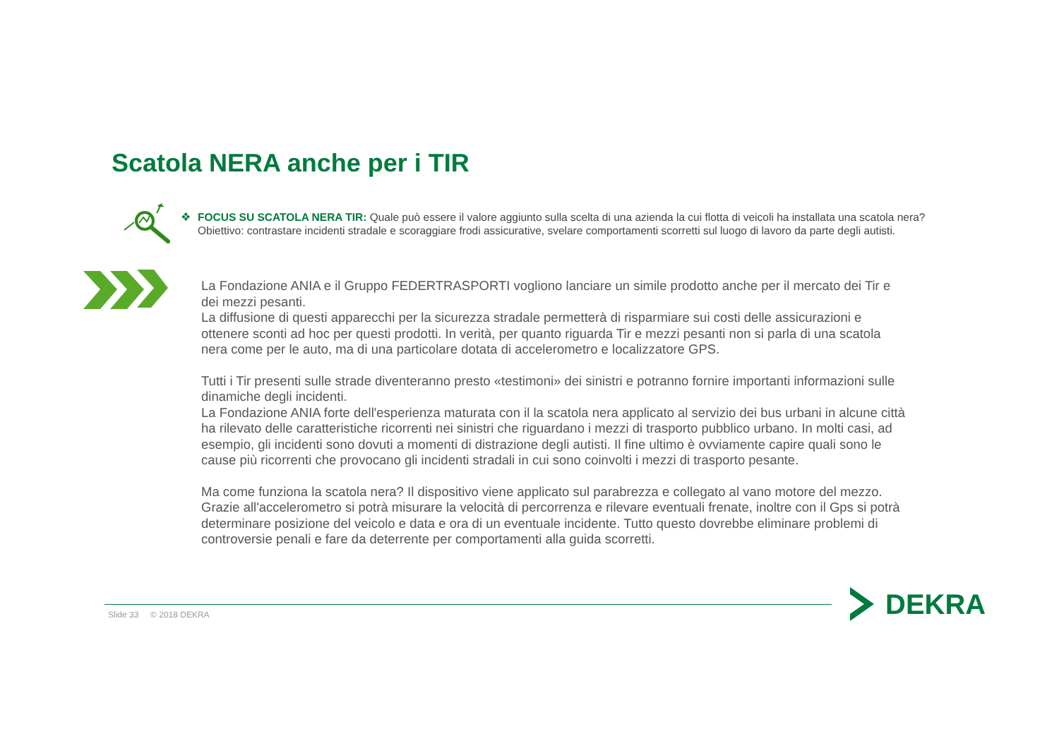Scatola NERA anche per i TIR
❖ FOCUS SU SCATOLA NERA TIR: Quale può essere il valore aggiunto sulla scelta di una azienda la cui flotta di veicoli ha installata una scatola nera? Obiettivo: contrastare incidenti stradale e scoraggiare frodi assicurative, svelare comportamenti scorretti sul luogo di lavoro da parte degli autisti.
La Fondazione ANIA e il Gruppo FEDERTRASPORTI vogliono lanciare un simile prodotto anche per il mercato dei Tir e dei mezzi pesanti.
La diffusione di questi apparecchi per la sicurezza stradale permetterà di risparmiare sui costi delle assicurazioni e ottenere sconti ad hoc per questi prodotti. In verità, per quanto riguarda Tir e mezzi pesanti non si parla di una scatola nera come per le auto, ma di una particolare dotata di accelerometro e localizzatore GPS.
Tutti i Tir presenti sulle strade diventeranno presto «testimoni» dei sinistri e potranno fornire importanti informazioni sulle dinamiche degli incidenti.
La Fondazione ANIA forte dell'esperienza maturata con il la scatola nera applicato al servizio dei bus urbani in alcune città ha rilevato delle caratteristiche ricorrenti nei sinistri che riguardano i mezzi di trasporto pubblico urbano. In molti casi, ad esempio, gli incidenti sono dovuti a momenti di distrazione degli autisti. Il fine ultimo è ovviamente capire quali sono le cause più ricorrenti che provocano gli incidenti stradali in cui sono coinvolti i mezzi di trasporto pesante.
Ma come funziona la scatola nera? Il dispositivo viene applicato sul parabrezza e collegato al vano motore del mezzo. Grazie all'accelerometro si potrà misurare la velocità di percorrenza e rilevare eventuali frenate, inoltre con il Gps si potrà determinare posizione del veicolo e data e ora di un eventuale incidente. Tutto questo dovrebbe eliminare problemi di controversie penali e fare da deterrente per comportamenti alla guida scorretti.
Slide 33 © 2018 DEKRA
DEKRA